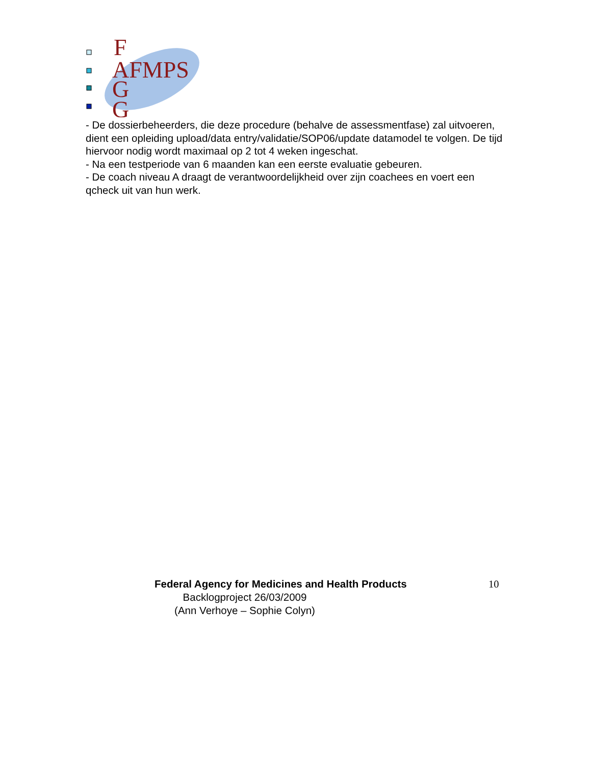F
AFMPS
G
G
- De dossierbeheerders, die deze procedure (behalve de assessmentfase) zal uitvoeren, dient een opleiding upload/data entry/validatie/SOP06/update datamodel te volgen. De tijd hiervoor nodig wordt maximaal op 2 tot 4 weken ingeschat.
- Na een testperiode van 6 maanden kan een eerste evaluatie gebeuren.
- De coach niveau A draagt de verantwoordelijkheid over zijn coachees en voert een qcheck uit van hun werk.
Federal Agency for Medicines and Health Products
10
Backlogproject 26/03/2009
(Ann Verhoye – Sophie Colyn)